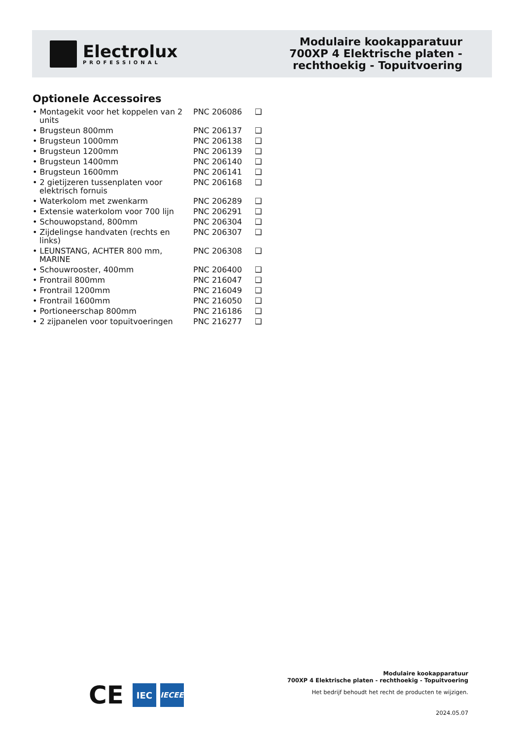Electrolux
PROFESSIONAL
Modulaire kookapparatuur
700XP 4 Elektrische platen -
rechthoekig - Topuitvoering
Optionele Accessoires
| • Montagekit voor het koppelen van 2 units | PNC 206086 | ❑ |
| • Brugsteun 800mm | PNC 206137 | ❑ |
| • Brugsteun 1000mm | PNC 206138 | ❑ |
| • Brugsteun 1200mm | PNC 206139 | ❑ |
| • Brugsteun 1400mm | PNC 206140 | ❑ |
| • Brugsteun 1600mm | PNC 206141 | ❑ |
| • 2 gietijzeren tussenplaten voor elektrisch fornuis | PNC 206168 | ❑ |
| • Waterkolom met zwenkarm | PNC 206289 | ❑ |
| • Extensie waterkolom voor 700 lijn | PNC 206291 | ❑ |
| • Schouwopstand, 800mm | PNC 206304 | ❑ |
| • Zijdelingse handvaten (rechts en links) | PNC 206307 | ❑ |
| • LEUNSTANG, ACHTER 800 mm, MARINE | PNC 206308 | ❑ |
| • Schouwrooster, 400mm | PNC 206400 | ❑ |
| • Frontrail 800mm | PNC 216047 | ❑ |
| • Frontrail 1200mm | PNC 216049 | ❑ |
| • Frontrail 1600mm | PNC 216050 | ❑ |
| • Portioneerschap 800mm | PNC 216186 | ❑ |
| • 2 zijpanelen voor topuitvoeringen | PNC 216277 | ❑ |
CE
IEC
IECEE
Modulaire kookapparatuur
700XP 4 Elektrische platen - rechthoekig - Topuitvoering
Het bedrijf behoudt het recht de producten te wijzigen.
2024.05.07